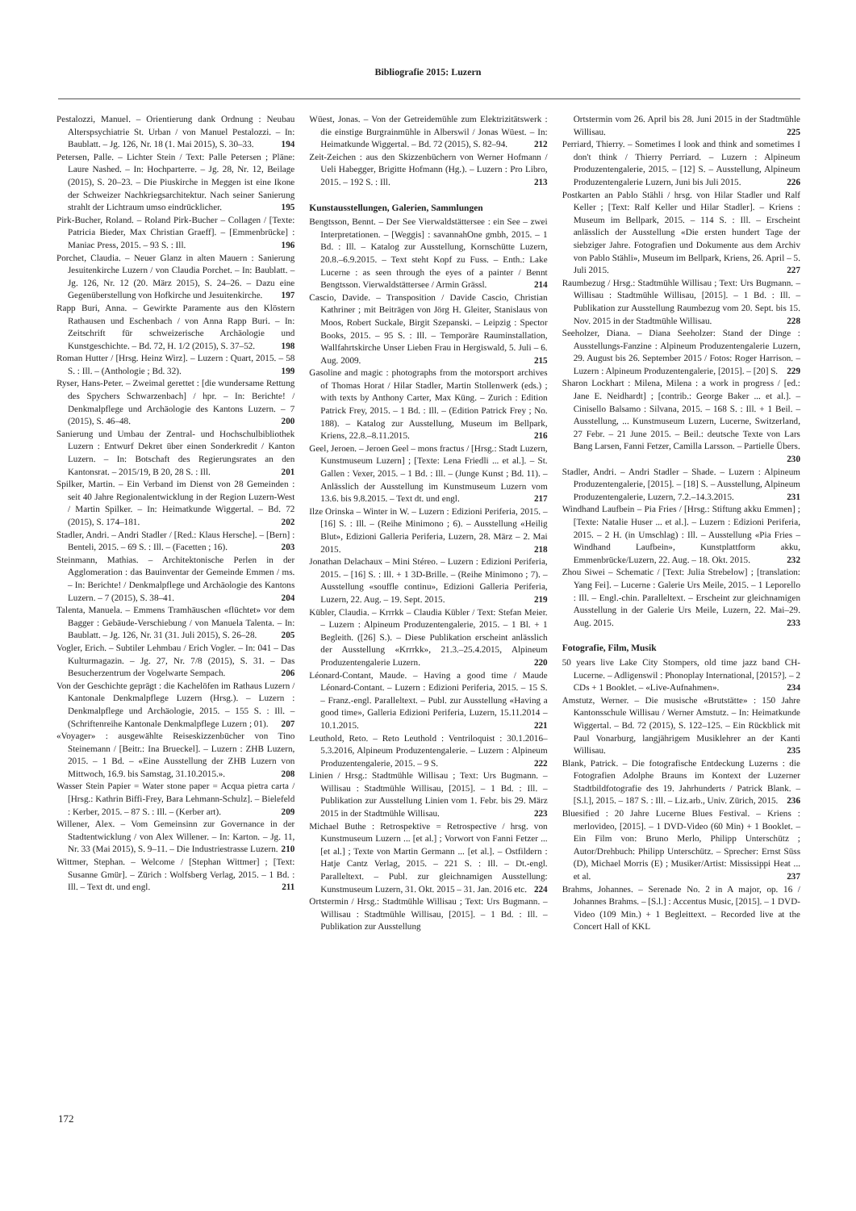Bibliografie 2015: Luzern
Pestalozzi, Manuel. – Orientierung dank Ordnung : Neubau Alterspsychiatrie St. Urban / von Manuel Pestalozzi. – In: Baublatt. – Jg. 126, Nr. 18 (1. Mai 2015), S. 30–33. 194
Petersen, Palle. – Lichter Stein / Text: Palle Petersen ; Pläne: Laure Nashed. – In: Hochparterre. – Jg. 28, Nr. 12, Beilage (2015), S. 20–23. – Die Piuskirche in Meggen ist eine Ikone der Schweizer Nachkriegsarchitektur. Nach seiner Sanierung strahlt der Lichtraum umso eindrücklicher. 195
Pirk-Bucher, Roland. – Roland Pirk-Bucher – Collagen / [Texte: Patricia Bieder, Max Christian Graeff]. – [Emmenbrücke] : Maniac Press, 2015. – 93 S. : Ill. 196
Porchet, Claudia. – Neuer Glanz in alten Mauern : Sanierung Jesuitenkirche Luzern / von Claudia Porchet. – In: Baublatt. – Jg. 126, Nr. 12 (20. März 2015), S. 24–26. – Dazu eine Gegenüberstellung von Hofkirche und Jesuitenkirche. 197
Rapp Buri, Anna. – Gewirkte Paramente aus den Klöstern Rathausen und Eschenbach / von Anna Rapp Buri. – In: Zeitschrift für schweizerische Archäologie und Kunstgeschichte. – Bd. 72, H. 1/2 (2015), S. 37–52. 198
Roman Hutter / [Hrsg. Heinz Wirz]. – Luzern : Quart, 2015. – 58 S. : Ill. – (Anthologie ; Bd. 32). 199
Ryser, Hans-Peter. – Zweimal gerettet : [die wundersame Rettung des Spychers Schwarzenbach] / hpr. – In: Berichte! / Denkmalpflege und Archäologie des Kantons Luzern. – 7 (2015), S. 46–48. 200
Sanierung und Umbau der Zentral- und Hochschulbibliothek Luzern : Entwurf Dekret über einen Sonderkredit / Kanton Luzern. – In: Botschaft des Regierungsrates an den Kantonsrat. – 2015/19, B 20, 28 S. : Ill. 201
Spilker, Martin. – Ein Verband im Dienst von 28 Gemeinden : seit 40 Jahre Regionalentwicklung in der Region Luzern-West / Martin Spilker. – In: Heimatkunde Wiggertal. – Bd. 72 (2015), S. 174–181. 202
Stadler, Andri. – Andri Stadler / [Red.: Klaus Hersche]. – [Bern] : Benteli, 2015. – 69 S. : Ill. – (Facetten ; 16). 203
Steinmann, Mathias. – Architektonische Perlen in der Agglomeration : das Bauinventar der Gemeinde Emmen / ms. – In: Berichte! / Denkmalpflege und Archäologie des Kantons Luzern. – 7 (2015), S. 38–41. 204
Talenta, Manuela. – Emmens Tramhäuschen «flüchtet» vor dem Bagger : Gebäude-Verschiebung / von Manuela Talenta. – In: Baublatt. – Jg. 126, Nr. 31 (31. Juli 2015), S. 26–28. 205
Vogler, Erich. – Subtiler Lehmbau / Erich Vogler. – In: 041 – Das Kulturmagazin. – Jg. 27, Nr. 7/8 (2015), S. 31. – Das Besucherzentrum der Vogelwarte Sempach. 206
Von der Geschichte geprägt : die Kachelöfen im Rathaus Luzern / Kantonale Denkmalpflege Luzern (Hrsg.). – Luzern : Denkmalpflege und Archäologie, 2015. – 155 S. : Ill. – (Schriftenreihe Kantonale Denkmalpflege Luzern ; 01). 207
«Voyager» : ausgewählte Reiseskizzenbücher von Tino Steinemann / [Beitr.: Ina Brueckel]. – Luzern : ZHB Luzern, 2015. – 1 Bd. – «Eine Ausstellung der ZHB Luzern von Mittwoch, 16.9. bis Samstag, 31.10.2015.». 208
Wasser Stein Papier = Water stone paper = Acqua pietra carta / [Hrsg.: Kathrin Biffi-Frey, Bara Lehmann-Schulz]. – Bielefeld : Kerber, 2015. – 87 S. : Ill. – (Kerber art). 209
Willener, Alex. – Vom Gemeinsinn zur Governance in der Stadtentwicklung / von Alex Willener. – In: Karton. – Jg. 11, Nr. 33 (Mai 2015), S. 9–11. – Die Industriestrasse Luzern. 210
Wittmer, Stephan. – Welcome / [Stephan Wittmer] ; [Text: Susanne Gmür]. – Zürich : Wolfsberg Verlag, 2015. – 1 Bd. : Ill. – Text dt. und engl. 211
Wüest, Jonas. – Von der Getreidemühle zum Elektrizitätswerk : die einstige Burgrainmühle in Alberswil / Jonas Wüest. – In: Heimatkunde Wiggertal. – Bd. 72 (2015), S. 82–94. 212
Zeit-Zeichen : aus den Skizzenbüchern von Werner Hofmann / Ueli Habegger, Brigitte Hofmann (Hg.). – Luzern : Pro Libro, 2015. – 192 S. : Ill. 213
Kunstausstellungen, Galerien, Sammlungen
Bengtsson, Bennt. – Der See Vierwaldstättersee : ein See – zwei Interpretationen. – [Weggis] : savannahOne gmbh, 2015. – 1 Bd. : Ill. – Katalog zur Ausstellung, Kornschütte Luzern, 20.8.–6.9.2015. – Text steht Kopf zu Fuss. – Enth.: Lake Lucerne : as seen through the eyes of a painter / Bennt Bengtsson. Vierwaldstättersee / Armin Grässl. 214
Cascio, Davide. – Transposition / Davide Cascio, Christian Kathriner ; mit Beiträgen von Jörg H. Gleiter, Stanislaus von Moos, Robert Suckale, Birgit Szepanski. – Leipzig : Spector Books, 2015. – 95 S. : Ill. – Temporäre Rauminstallation, Wallfahrtskirche Unser Lieben Frau in Hergiswald, 5. Juli – 6. Aug. 2009. 215
Gasoline and magic : photographs from the motorsport archives of Thomas Horat / Hilar Stadler, Martin Stollenwerk (eds.) ; with texts by Anthony Carter, Max Küng. – Zurich : Edition Patrick Frey, 2015. – 1 Bd. : Ill. – (Edition Patrick Frey ; No. 188). – Katalog zur Ausstellung, Museum im Bellpark, Kriens, 22.8.–8.11.2015. 216
Geel, Jeroen. – Jeroen Geel – mons fractus / [Hrsg.: Stadt Luzern, Kunstmuseum Luzern] ; [Texte: Lena Friedli ... et al.]. – St. Gallen : Vexer, 2015. – 1 Bd. : Ill. – (Junge Kunst ; Bd. 11). – Anlässlich der Ausstellung im Kunstmuseum Luzern vom 13.6. bis 9.8.2015. – Text dt. und engl. 217
Ilze Orinska – Winter in W. – Luzern : Edizioni Periferia, 2015. – [16] S. : Ill. – (Reihe Minimono ; 6). – Ausstellung «Heilig Blut», Edizioni Galleria Periferia, Luzern, 28. März – 2. Mai 2015. 218
Jonathan Delachaux – Mini Stéreo. – Luzern : Edizioni Periferia, 2015. – [16] S. : Ill. + 1 3D-Brille. – (Reihe Minimono ; 7). – Ausstellung «souffle continu», Edizioni Galleria Periferia, Luzern, 22. Aug. – 19. Sept. 2015. 219
Kübler, Claudia. – Krrrkk – Claudia Kübler / Text: Stefan Meier. – Luzern : Alpineum Produzentengalerie, 2015. – 1 Bl. + 1 Begleith. ([26] S.). – Diese Publikation erscheint anlässlich der Ausstellung «Krrrkk», 21.3.–25.4.2015, Alpineum Produzentengalerie Luzern. 220
Léonard-Contant, Maude. – Having a good time / Maude Léonard-Contant. – Luzern : Edizioni Periferia, 2015. – 15 S. – Franz.-engl. Paralleltext. – Publ. zur Ausstellung «Having a good time», Galleria Edizioni Periferia, Luzern, 15.11.2014 – 10.1.2015. 221
Leuthold, Reto. – Reto Leuthold : Ventriloquist : 30.1.2016–5.3.2016, Alpineum Produzentengalerie. – Luzern : Alpineum Produzentengalerie, 2015. – 9 S. 222
Linien / Hrsg.: Stadtmühle Willisau ; Text: Urs Bugmann. – Willisau : Stadtmühle Willisau, [2015]. – 1 Bd. : Ill. – Publikation zur Ausstellung Linien vom 1. Febr. bis 29. März 2015 in der Stadtmühle Willisau. 223
Michael Buthe : Retrospektive = Retrospective / hrsg. von Kunstmuseum Luzern ... [et al.] ; Vorwort von Fanni Fetzer ... [et al.] ; Texte von Martin Germann ... [et al.]. – Ostfildern : Hatje Cantz Verlag, 2015. – 221 S. : Ill. – Dt.-engl. Paralleltext. – Publ. zur gleichnamigen Ausstellung: Kunstmuseum Luzern, 31. Okt. 2015 – 31. Jan. 2016 etc. 224
Ortstermin / Hrsg.: Stadtmühle Willisau ; Text: Urs Bugmann. – Willisau : Stadtmühle Willisau, [2015]. – 1 Bd. : Ill. – Publikation zur Ausstellung
Ortstermin vom 26. April bis 28. Juni 2015 in der Stadtmühle Willisau. 225
Perriard, Thierry. – Sometimes I look and think and sometimes I don't think / Thierry Perriard. – Luzern : Alpineum Produzentengalerie, 2015. – [12] S. – Ausstellung, Alpineum Produzentengalerie Luzern, Juni bis Juli 2015. 226
Postkarten an Pablo Stähli / hrsg. von Hilar Stadler und Ralf Keller ; [Text: Ralf Keller und Hilar Stadler]. – Kriens : Museum im Bellpark, 2015. – 114 S. : Ill. – Erscheint anlässlich der Ausstellung «Die ersten hundert Tage der siebziger Jahre. Fotografien und Dokumente aus dem Archiv von Pablo Stähli», Museum im Bellpark, Kriens, 26. April – 5. Juli 2015. 227
Raumbezug / Hrsg.: Stadtmühle Willisau ; Text: Urs Bugmann. – Willisau : Stadtmühle Willisau, [2015]. – 1 Bd. : Ill. – Publikation zur Ausstellung Raumbezug vom 20. Sept. bis 15. Nov. 2015 in der Stadtmühle Willisau. 228
Seeholzer, Diana. – Diana Seeholzer: Stand der Dinge : Ausstellungs-Fanzine : Alpineum Produzentengalerie Luzern, 29. August bis 26. September 2015 / Fotos: Roger Harrison. – Luzern : Alpineum Produzentengalerie, [2015]. – [20] S. 229
Sharon Lockhart : Milena, Milena : a work in progress / [ed.: Jane E. Neidhardt] ; [contrib.: George Baker ... et al.]. – Cinisello Balsamo : Silvana, 2015. – 168 S. : Ill. + 1 Beil. – Ausstellung, ... Kunstmuseum Luzern, Lucerne, Switzerland, 27 Febr. – 21 June 2015. – Beil.: deutsche Texte von Lars Bang Larsen, Fanni Fetzer, Camilla Larsson. – Partielle Übers. 230
Stadler, Andri. – Andri Stadler – Shade. – Luzern : Alpineum Produzentengalerie, [2015]. – [18] S. – Ausstellung, Alpineum Produzentengalerie, Luzern, 7.2.–14.3.2015. 231
Windhand Laufbein – Pia Fries / [Hrsg.: Stiftung akku Emmen] ; [Texte: Natalie Huser ... et al.]. – Luzern : Edizioni Periferia, 2015. – 2 H. (in Umschlag) : Ill. – Ausstellung «Pia Fries – Windhand Laufbein», Kunstplattform akku, Emmenbrücke/Luzern, 22. Aug. – 18. Okt. 2015. 232
Zhou Siwei – Schematic / [Text: Julia Strebelow] ; [translation: Yang Fei]. – Lucerne : Galerie Urs Meile, 2015. – 1 Leporello : Ill. – Engl.-chin. Paralleltext. – Erscheint zur gleichnamigen Ausstellung in der Galerie Urs Meile, Luzern, 22. Mai–29. Aug. 2015. 233
Fotografie, Film, Musik
50 years live Lake City Stompers, old time jazz band CH-Lucerne. – Adligenswil : Phonoplay International, [2015?]. – 2 CDs + 1 Booklet. – «Live-Aufnahmen». 234
Amstutz, Werner. – Die musische «Brutstätte» : 150 Jahre Kantonsschule Willisau / Werner Amstutz. – In: Heimatkunde Wiggertal. – Bd. 72 (2015), S. 122–125. – Ein Rückblick mit Paul Vonarburg, langjährigem Musiklehrer an der Kanti Willisau. 235
Blank, Patrick. – Die fotografische Entdeckung Luzerns : die Fotografien Adolphe Brauns im Kontext der Luzerner Stadtbildfotografie des 19. Jahrhunderts / Patrick Blank. – [S.l.], 2015. – 187 S. : Ill. – Liz.arb., Univ. Zürich, 2015. 236
Bluesified : 20 Jahre Lucerne Blues Festival. – Kriens : merlovideo, [2015]. – 1 DVD-Video (60 Min) + 1 Booklet. – Ein Film von: Bruno Merlo, Philipp Unterschütz ; Autor/Drehbuch: Philipp Unterschütz. – Sprecher: Ernst Süss (D), Michael Morris (E) ; Musiker/Artist: Mississippi Heat ... et al. 237
Brahms, Johannes. – Serenade No. 2 in A major, op. 16 / Johannes Brahms. – [S.l.] : Accentus Music, [2015]. – 1 DVD-Video (109 Min.) + 1 Begleittext. – Recorded live at the Concert Hall of KKL
172